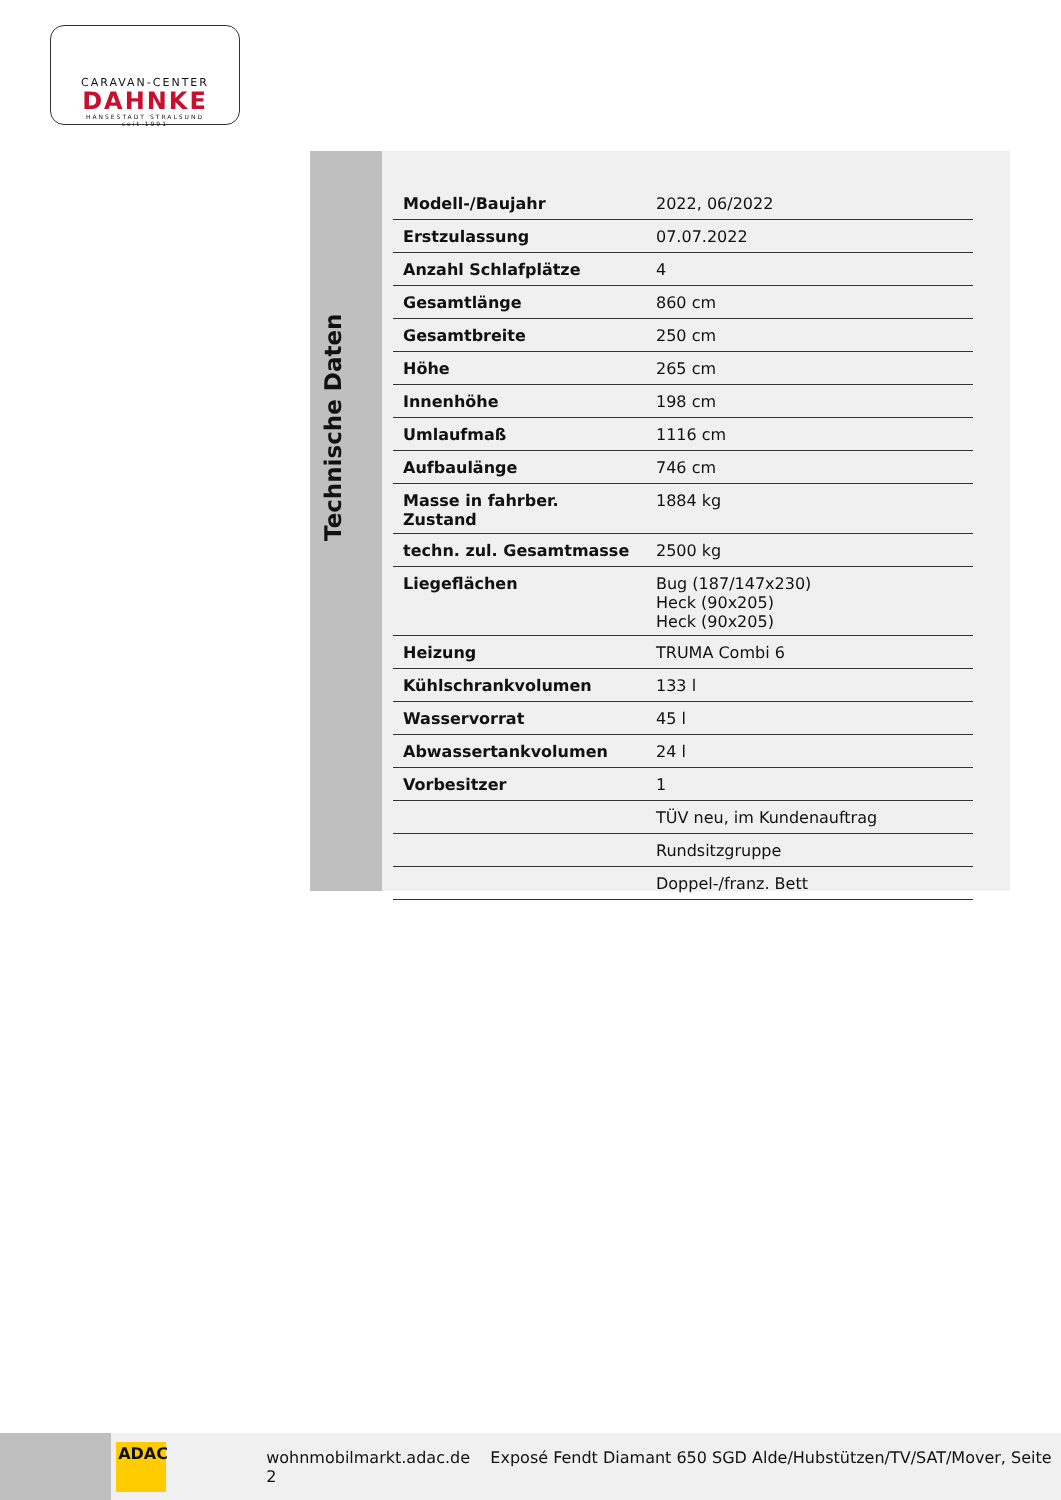CARAVAN-CENTER
DAHNKE
HANSESTADT STRALSUND
seit 1991
Technische Daten
| Modell-/Baujahr | 2022, 06/2022 |
| Erstzulassung | 07.07.2022 |
| Anzahl Schlafplätze | 4 |
| Gesamtlänge | 860 cm |
| Gesamtbreite | 250 cm |
| Höhe | 265 cm |
| Innenhöhe | 198 cm |
| Umlaufmaß | 1116 cm |
| Aufbaulänge | 746 cm |
| Masse in fahrber. Zustand | 1884 kg |
| techn. zul. Gesamtmasse | 2500 kg |
| Liegeflächen | Bug (187/147x230) Heck (90x205) Heck (90x205) |
| Heizung | TRUMA Combi 6 |
| Kühlschrankvolumen | 133 l |
| Wasservorrat | 45 l |
| Abwassertankvolumen | 24 l |
| Vorbesitzer | 1 |
| | TÜV neu, im Kundenauftrag |
| | Rundsitzgruppe |
| | Doppel-/franz. Bett |
ADAC
wohnmobilmarkt.adac.de Exposé Fendt Diamant 650 SGD Alde/Hubstützen/TV/SAT/Mover, Seite 2